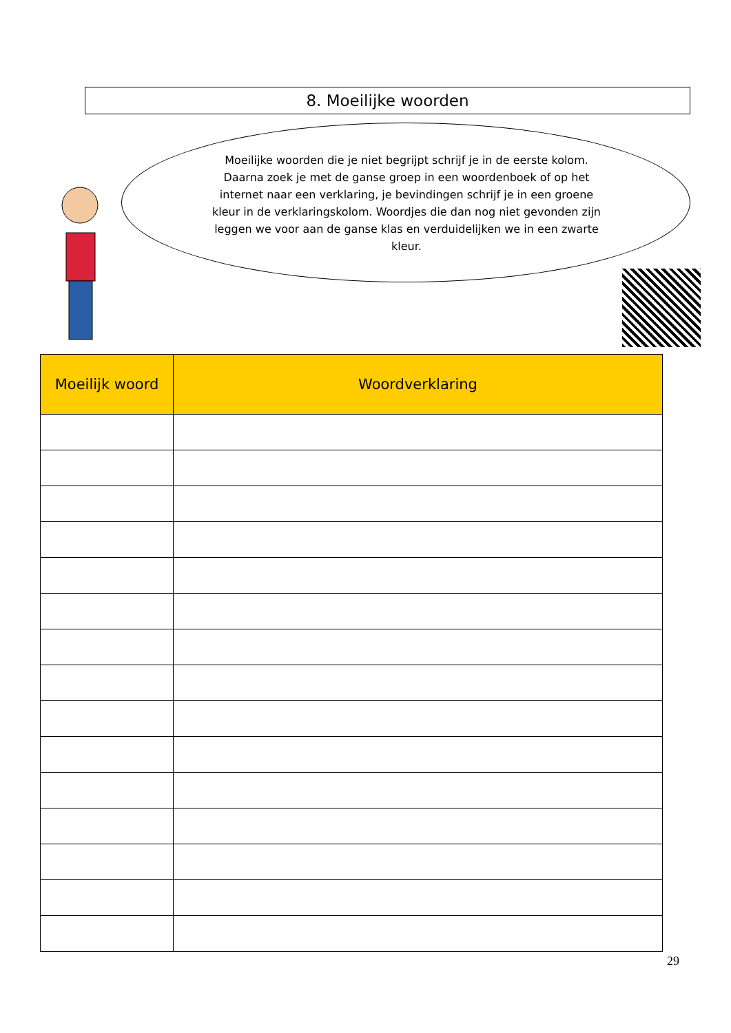8. Moeilijke woorden
Moeilijke woorden die je niet begrijpt schrijf je in de eerste kolom. Daarna zoek je met de ganse groep in een woordenboek of op het internet naar een verklaring, je bevindingen schrijf je in een groene kleur in de verklaringskolom. Woordjes die dan nog niet gevonden zijn leggen we voor aan de ganse klas en verduidelijken we in een zwarte kleur.
| Moeilijk woord | Woordverklaring |
| --- | --- |
29